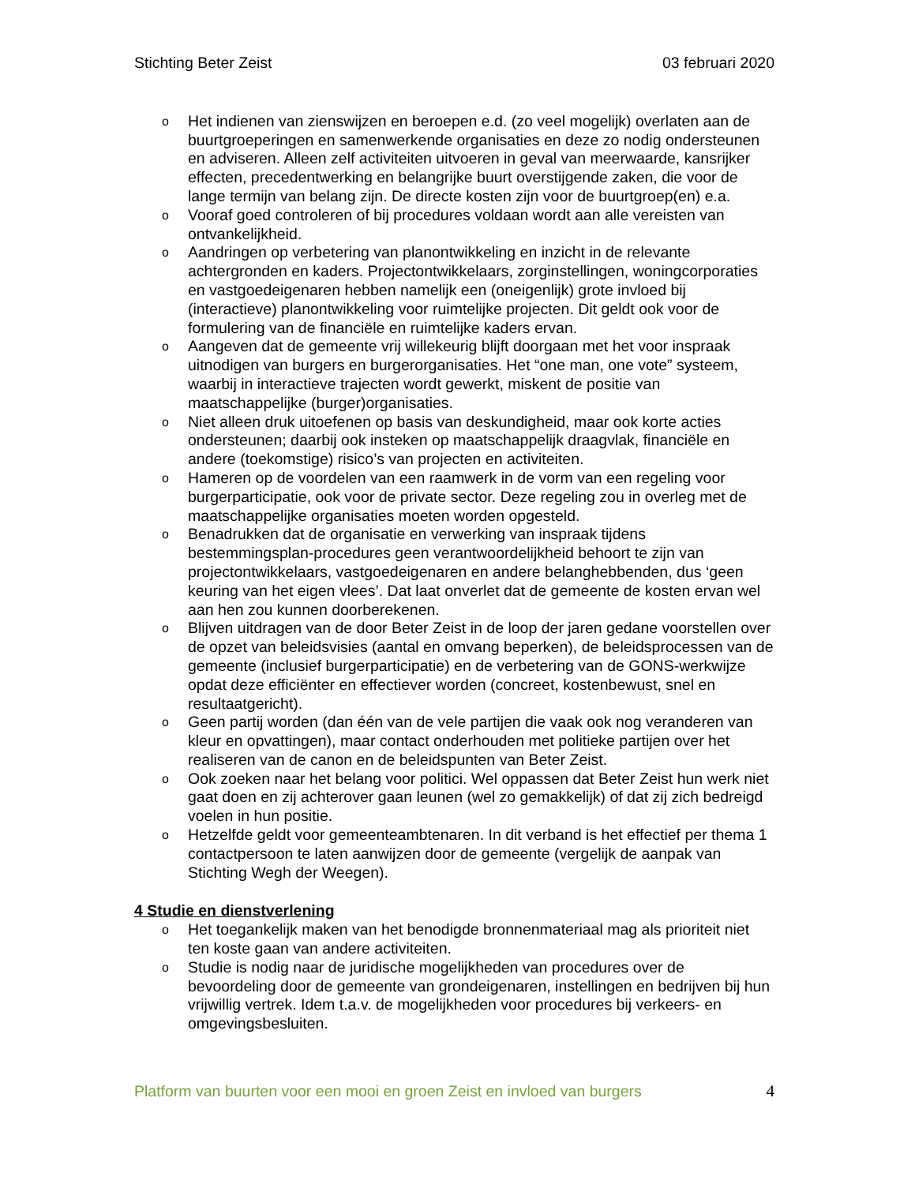Stichting Beter Zeist 03 februari 2020
o Het indienen van zienswijzen en beroepen e.d. (zo veel mogelijk) overlaten aan de buurtgroeperingen en samenwerkende organisaties en deze zo nodig ondersteunen en adviseren. Alleen zelf activiteiten uitvoeren in geval van meerwaarde, kansrijker effecten, precedentwerking en belangrijke buurt overstijgende zaken, die voor de lange termijn van belang zijn. De directe kosten zijn voor de buurtgroep(en) e.a.
o Vooraf goed controleren of bij procedures voldaan wordt aan alle vereisten van ontvankelijkheid.
o Aandringen op verbetering van planontwikkeling en inzicht in de relevante achtergronden en kaders. Projectontwikkelaars, zorginstellingen, woningcorporaties en vastgoedeigenaren hebben namelijk een (oneigenlijk) grote invloed bij (interactieve) planontwikkeling voor ruimtelijke projecten. Dit geldt ook voor de formulering van de financiële en ruimtelijke kaders ervan.
o Aangeven dat de gemeente vrij willekeurig blijft doorgaan met het voor inspraak uitnodigen van burgers en burgerorganisaties. Het “one man, one vote” systeem, waarbij in interactieve trajecten wordt gewerkt, miskent de positie van maatschappelijke (burger)organisaties.
o Niet alleen druk uitoefenen op basis van deskundigheid, maar ook korte acties ondersteunen; daarbij ook insteken op maatschappelijk draagvlak, financiële en andere (toekomstige) risico’s van projecten en activiteiten.
o Hameren op de voordelen van een raamwerk in de vorm van een regeling voor burgerparticipatie, ook voor de private sector. Deze regeling zou in overleg met de maatschappelijke organisaties moeten worden opgesteld.
o Benadrukken dat de organisatie en verwerking van inspraak tijdens bestemmingsplan-procedures geen verantwoordelijkheid behoort te zijn van projectontwikkelaars, vastgoedeigenaren en andere belanghebbenden, dus ‘geen keuring van het eigen vlees’. Dat laat onverlet dat de gemeente de kosten ervan wel aan hen zou kunnen doorberekenen.
o Blijven uitdragen van de door Beter Zeist in de loop der jaren gedane voorstellen over de opzet van beleidsvisies (aantal en omvang beperken), de beleidsprocessen van de gemeente (inclusief burgerparticipatie) en de verbetering van de GONS-werkwijze opdat deze efficiënter en effectiever worden (concreet, kostenbewust, snel en resultaatgericht).
o Geen partij worden (dan één van de vele partijen die vaak ook nog veranderen van kleur en opvattingen), maar contact onderhouden met politieke partijen over het realiseren van de canon en de beleidspunten van Beter Zeist.
o Ook zoeken naar het belang voor politici. Wel oppassen dat Beter Zeist hun werk niet gaat doen en zij achterover gaan leunen (wel zo gemakkelijk) of dat zij zich bedreigd voelen in hun positie.
o Hetzelfde geldt voor gemeenteambtenaren. In dit verband is het effectief per thema 1 contactpersoon te laten aanwijzen door de gemeente (vergelijk de aanpak van Stichting Wegh der Weegen).
4 Studie en dienstverlening
o Het toegankelijk maken van het benodigde bronnenmateriaal mag als prioriteit niet ten koste gaan van andere activiteiten.
o Studie is nodig naar de juridische mogelijkheden van procedures over de bevoordeling door de gemeente van grondeigenaren, instellingen en bedrijven bij hun vrijwillig vertrek. Idem t.a.v. de mogelijkheden voor procedures bij verkeers- en omgevingsbesluiten.
Platform van buurten voor een mooi en groen Zeist en invloed van burgers 4